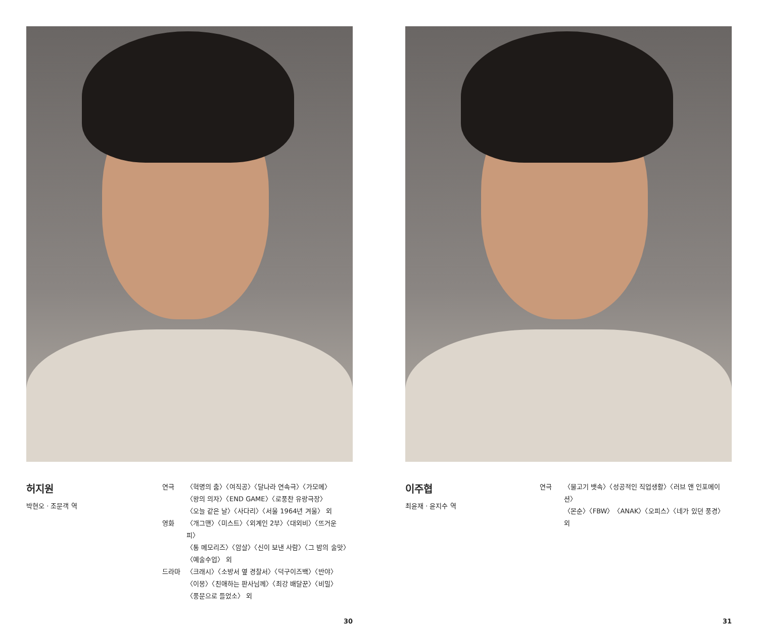허지원
박현오 · 조문객 역
| 연극 | 〈혁명의 춤〉〈여직공〉〈달나라 연속극〉〈가모메〉 〈왕의 의자〉〈END GAME〉〈로풍찬 유랑극장〉 〈오늘 같은 날〉〈사다리〉〈서울 1964년 겨울〉 외 |
| 영화 | 〈개그맨〉〈미스트〉〈외계인 2부〉〈대외비〉〈뜨거운 피〉 〈통 메모리즈〉〈암살〉〈신이 보낸 사람〉〈그 밤의 술맛〉 〈예술수업〉 외 |
| 드라마 | 〈크래시〉〈소방서 옆 경찰서〉〈덕구이즈백〉〈반야〉 〈이몽〉〈친애하는 판사님께〉〈최강 배달꾼〉〈비밀〉 〈풍문으로 들었소〉 외 |
30
이주협
최윤재 · 윤지수 역
| 연극 | 〈물고기 뱃속〉〈성공적인 직업생활〉〈러브 앤 인포메이션〉 〈몬순〉〈FBW〉〈ANAK〉〈오피스〉〈네가 있던 풍경〉 외 |
31